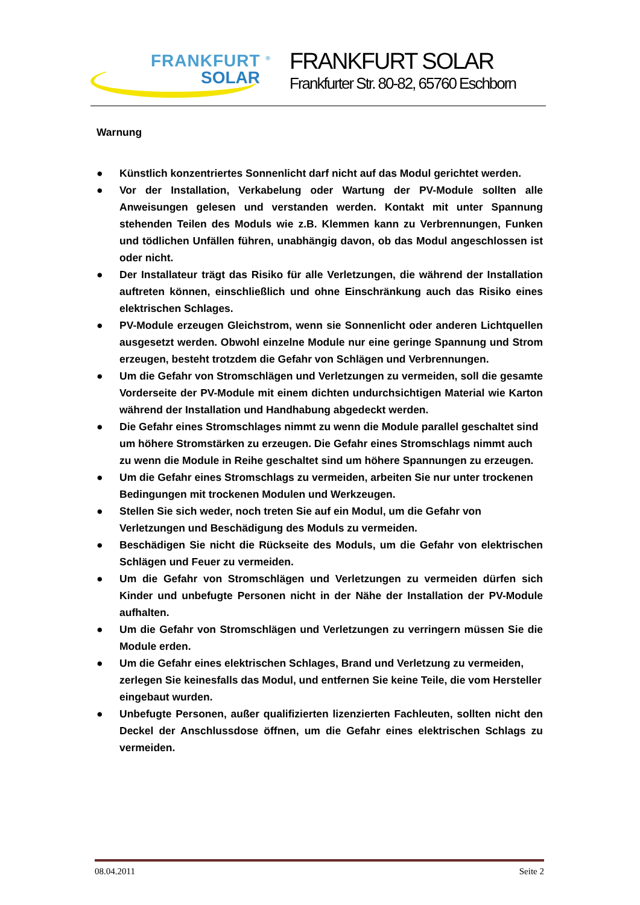FRANKFURT <sup>®</sup>
SOLAR
FRANKFURT SOLAR
Frankfurter Str. 80-82, 65760 Eschborn
Warnung
● Künstlich konzentriertes Sonnenlicht darf nicht auf das Modul gerichtet werden.
● Vor der Installation, Verkabelung oder Wartung der PV-Module sollten alle Anweisungen gelesen und verstanden werden. Kontakt mit unter Spannung stehenden Teilen des Moduls wie z.B. Klemmen kann zu Verbrennungen, Funken und tödlichen Unfällen führen, unabhängig davon, ob das Modul angeschlossen ist oder nicht.
● Der Installateur trägt das Risiko für alle Verletzungen, die während der Installation auftreten können, einschließlich und ohne Einschränkung auch das Risiko eines elektrischen Schlages.
● PV-Module erzeugen Gleichstrom, wenn sie Sonnenlicht oder anderen Lichtquellen ausgesetzt werden. Obwohl einzelne Module nur eine geringe Spannung und Strom erzeugen, besteht trotzdem die Gefahr von Schlägen und Verbrennungen.
● Um die Gefahr von Stromschlägen und Verletzungen zu vermeiden, soll die gesamte Vorderseite der PV-Module mit einem dichten undurchsichtigen Material wie Karton während der Installation und Handhabung abgedeckt werden.
● Die Gefahr eines Stromschlages nimmt zu wenn die Module parallel geschaltet sind um höhere Stromstärken zu erzeugen. Die Gefahr eines Stromschlags nimmt auch zu wenn die Module in Reihe geschaltet sind um höhere Spannungen zu erzeugen.
● Um die Gefahr eines Stromschlags zu vermeiden, arbeiten Sie nur unter trockenen Bedingungen mit trockenen Modulen und Werkzeugen.
● Stellen Sie sich weder, noch treten Sie auf ein Modul, um die Gefahr von Verletzungen und Beschädigung des Moduls zu vermeiden.
● Beschädigen Sie nicht die Rückseite des Moduls, um die Gefahr von elektrischen Schlägen und Feuer zu vermeiden.
● Um die Gefahr von Stromschlägen und Verletzungen zu vermeiden dürfen sich Kinder und unbefugte Personen nicht in der Nähe der Installation der PV-Module aufhalten.
● Um die Gefahr von Stromschlägen und Verletzungen zu verringern müssen Sie die Module erden.
● Um die Gefahr eines elektrischen Schlages, Brand und Verletzung zu vermeiden, zerlegen Sie keinesfalls das Modul, und entfernen Sie keine Teile, die vom Hersteller eingebaut wurden.
● Unbefugte Personen, außer qualifizierten lizenzierten Fachleuten, sollten nicht den Deckel der Anschlussdose öffnen, um die Gefahr eines elektrischen Schlags zu vermeiden.
08.04.2011 Seite 2